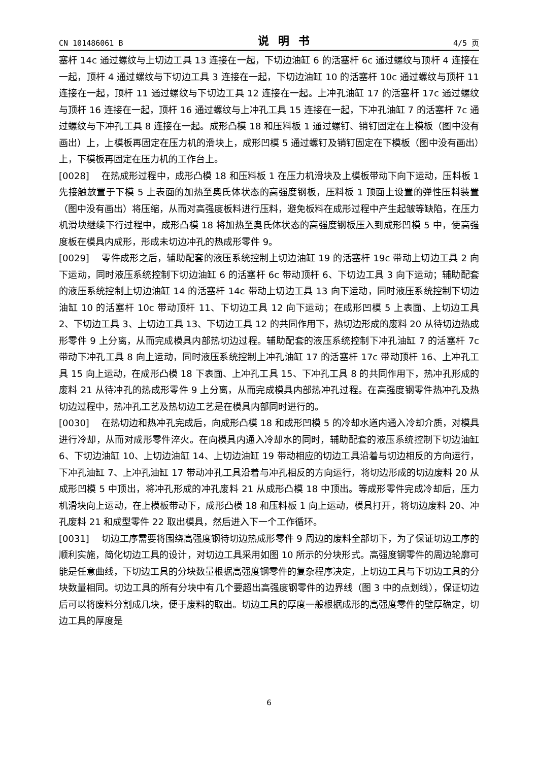CN 101486061 B 说明书 4/5 页
塞杆 14c 通过螺纹与上切边工具 13 连接在一起，下切边油缸 6 的活塞杆 6c 通过螺纹与顶杆 4 连接在一起，顶杆 4 通过螺纹与下切边工具 3 连接在一起，下切边油缸 10 的活塞杆 10c 通过螺纹与顶杆 11 连接在一起，顶杆 11 通过螺纹与下切边工具 12 连接在一起。上冲孔油缸 17 的活塞杆 17c 通过螺纹与顶杆 16 连接在一起，顶杆 16 通过螺纹与上冲孔工具 15 连接在一起，下冲孔油缸 7 的活塞杆 7c 通过螺纹与下冲孔工具 8 连接在一起。成形凸模 18 和压料板 1 通过螺钉、销钉固定在上模板（图中没有画出）上，上模板再固定在压力机的滑块上，成形凹模 5 通过螺钉及销钉固定在下模板（图中没有画出）上，下模板再固定在压力机的工作台上。
[0028] 在热成形过程中，成形凸模 18 和压料板 1 在压力机滑块及上模板带动下向下运动，压料板 1 先接触放置于下模 5 上表面的加热至奥氏体状态的高强度钢板，压料板 1 顶面上设置的弹性压料装置（图中没有画出）将压缩，从而对高强度板料进行压料，避免板料在成形过程中产生起皱等缺陷，在压力机滑块继续下行过程中，成形凸模 18 将加热至奥氏体状态的高强度钢板压入到成形凹模 5 中，使高强度板在模具内成形，形成未切边冲孔的热成形零件 9。
[0029] 零件成形之后，辅助配套的液压系统控制上切边油缸 19 的活塞杆 19c 带动上切边工具 2 向下运动，同时液压系统控制下切边油缸 6 的活塞杆 6c 带动顶杆 6、下切边工具 3 向下运动；辅助配套的液压系统控制上切边油缸 14 的活塞杆 14c 带动上切边工具 13 向下运动，同时液压系统控制下切边油缸 10 的活塞杆 10c 带动顶杆 11、下切边工具 12 向下运动；在成形凹模 5 上表面、上切边工具 2、下切边工具 3、上切边工具 13、下切边工具 12 的共同作用下，热切边形成的废料 20 从待切边热成形零件 9 上分离，从而完成模具内部热切边过程。辅助配套的液压系统控制下冲孔油缸 7 的活塞杆 7c 带动下冲孔工具 8 向上运动，同时液压系统控制上冲孔油缸 17 的活塞杆 17c 带动顶杆 16、上冲孔工具 15 向上运动，在成形凸模 18 下表面、上冲孔工具 15、下冲孔工具 8 的共同作用下，热冲孔形成的废料 21 从待冲孔的热成形零件 9 上分离，从而完成模具内部热冲孔过程。在高强度钢零件热冲孔及热切边过程中，热冲孔工艺及热切边工艺是在模具内部同时进行的。
[0030] 在热切边和热冲孔完成后，向成形凸模 18 和成形凹模 5 的冷却水道内通入冷却介质，对模具进行冷却，从而对成形零件淬火。在向模具内通入冷却水的同时，辅助配套的液压系统控制下切边油缸 6、下切边油缸 10、上切边油缸 14、上切边油缸 19 带动相应的切边工具沿着与切边相反的方向运行，下冲孔油缸 7、上冲孔油缸 17 带动冲孔工具沿着与冲孔相反的方向运行，将切边形成的切边废料 20 从成形凹模 5 中顶出，将冲孔形成的冲孔废料 21 从成形凸模 18 中顶出。等成形零件完成冷却后，压力机滑块向上运动，在上模板带动下，成形凸模 18 和压料板 1 向上运动，模具打开，将切边废料 20、冲孔废料 21 和成型零件 22 取出模具，然后进入下一个工作循环。
[0031] 切边工序需要将围绕高强度钢待切边热成形零件 9 周边的废料全部切下，为了保证切边工序的顺利实施，简化切边工具的设计，对切边工具采用如图 10 所示的分块形式。高强度钢零件的周边轮廓可能是任意曲线，下切边工具的分块数量根据高强度钢零件的复杂程序决定，上切边工具与下切边工具的分块数量相同。切边工具的所有分块中有几个要超出高强度钢零件的边界线（图 3 中的点划线），保证切边后可以将废料分割成几块，便于废料的取出。切边工具的厚度一般根据成形的高强度零件的壁厚确定，切边工具的厚度是
6